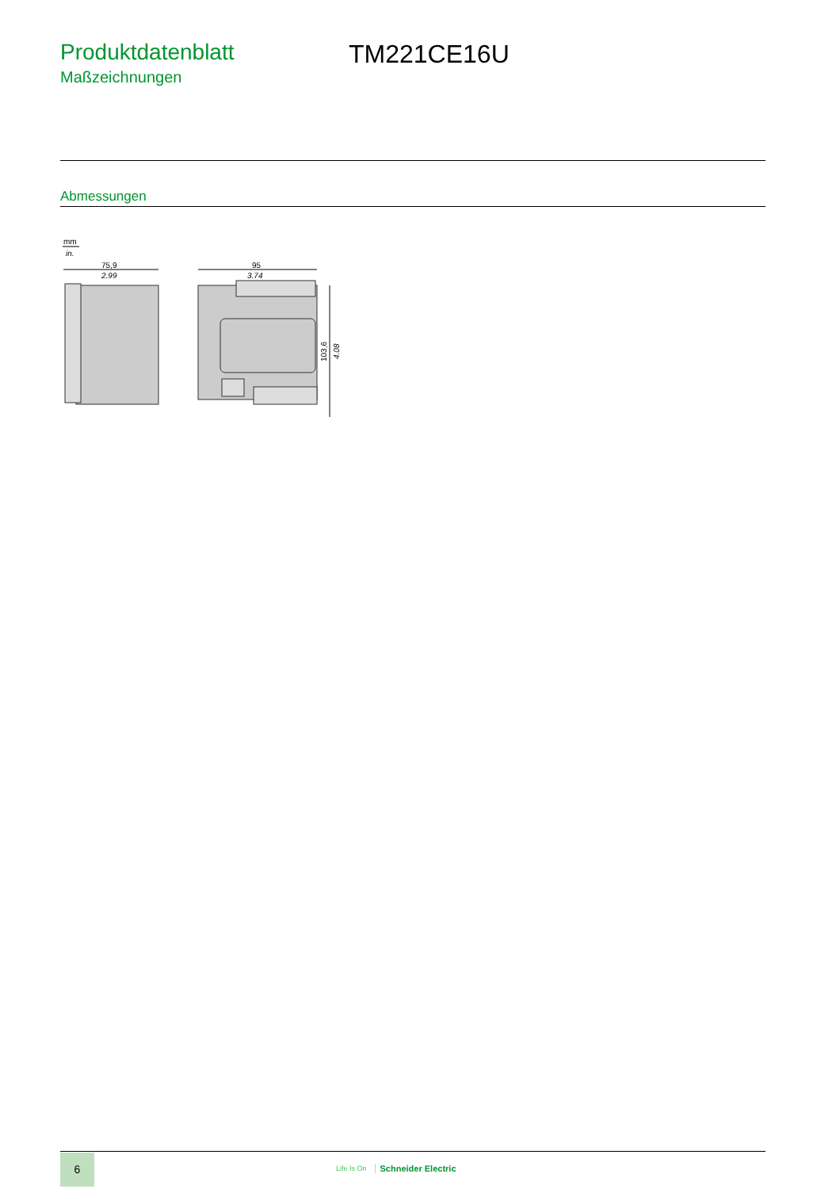Produktdatenblatt
Maßzeichnungen
TM221CE16U
Abmessungen
mm
in.
75,9
2.99
95
3.74
103,6
4.08
6
Life Is On Schneider Electric